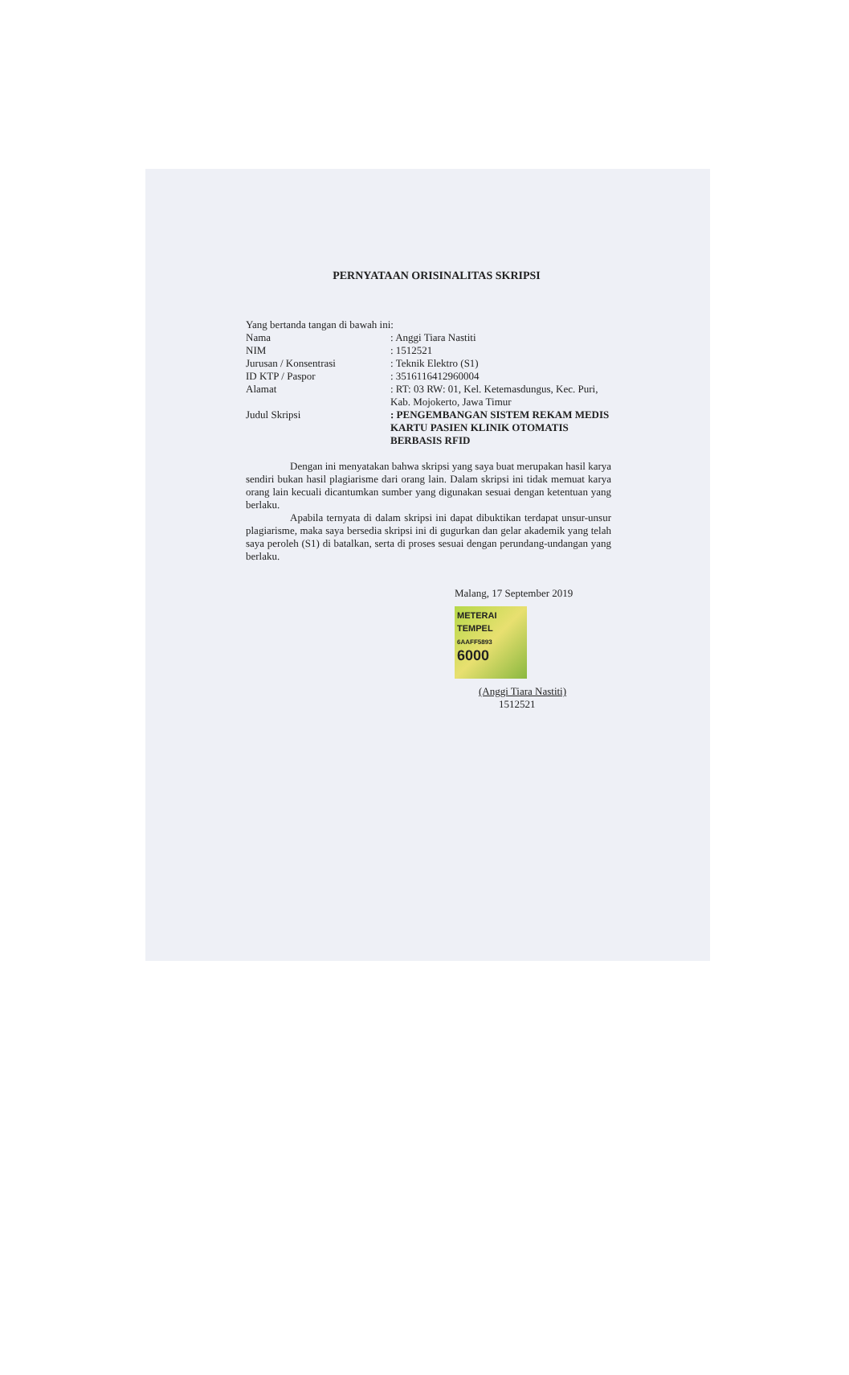PERNYATAAN ORISINALITAS SKRIPSI
Yang bertanda tangan di bawah ini:
Nama : Anggi Tiara Nastiti
NIM : 1512521
Jurusan / Konsentrasi : Teknik Elektro (S1)
ID KTP / Paspor : 3516116412960004
Alamat : RT: 03 RW: 01, Kel. Ketemasdungus, Kec. Puri, Kab. Mojokerto, Jawa Timur
Judul Skripsi : PENGEMBANGAN SISTEM REKAM MEDIS KARTU PASIEN KLINIK OTOMATIS BERBASIS RFID
Dengan ini menyatakan bahwa skripsi yang saya buat merupakan hasil karya sendiri bukan hasil plagiarisme dari orang lain. Dalam skripsi ini tidak memuat karya orang lain kecuali dicantumkan sumber yang digunakan sesuai dengan ketentuan yang berlaku.
Apabila ternyata di dalam skripsi ini dapat dibuktikan terdapat unsur-unsur plagiarisme, maka saya bersedia skripsi ini di gugurkan dan gelar akademik yang telah saya peroleh (S1) di batalkan, serta di proses sesuai dengan perundang-undangan yang berlaku.
Malang, 17 September 2019
METERAI TEMPEL
6AAFF5893
6000
(Anggi Tiara Nastiti)
1512521